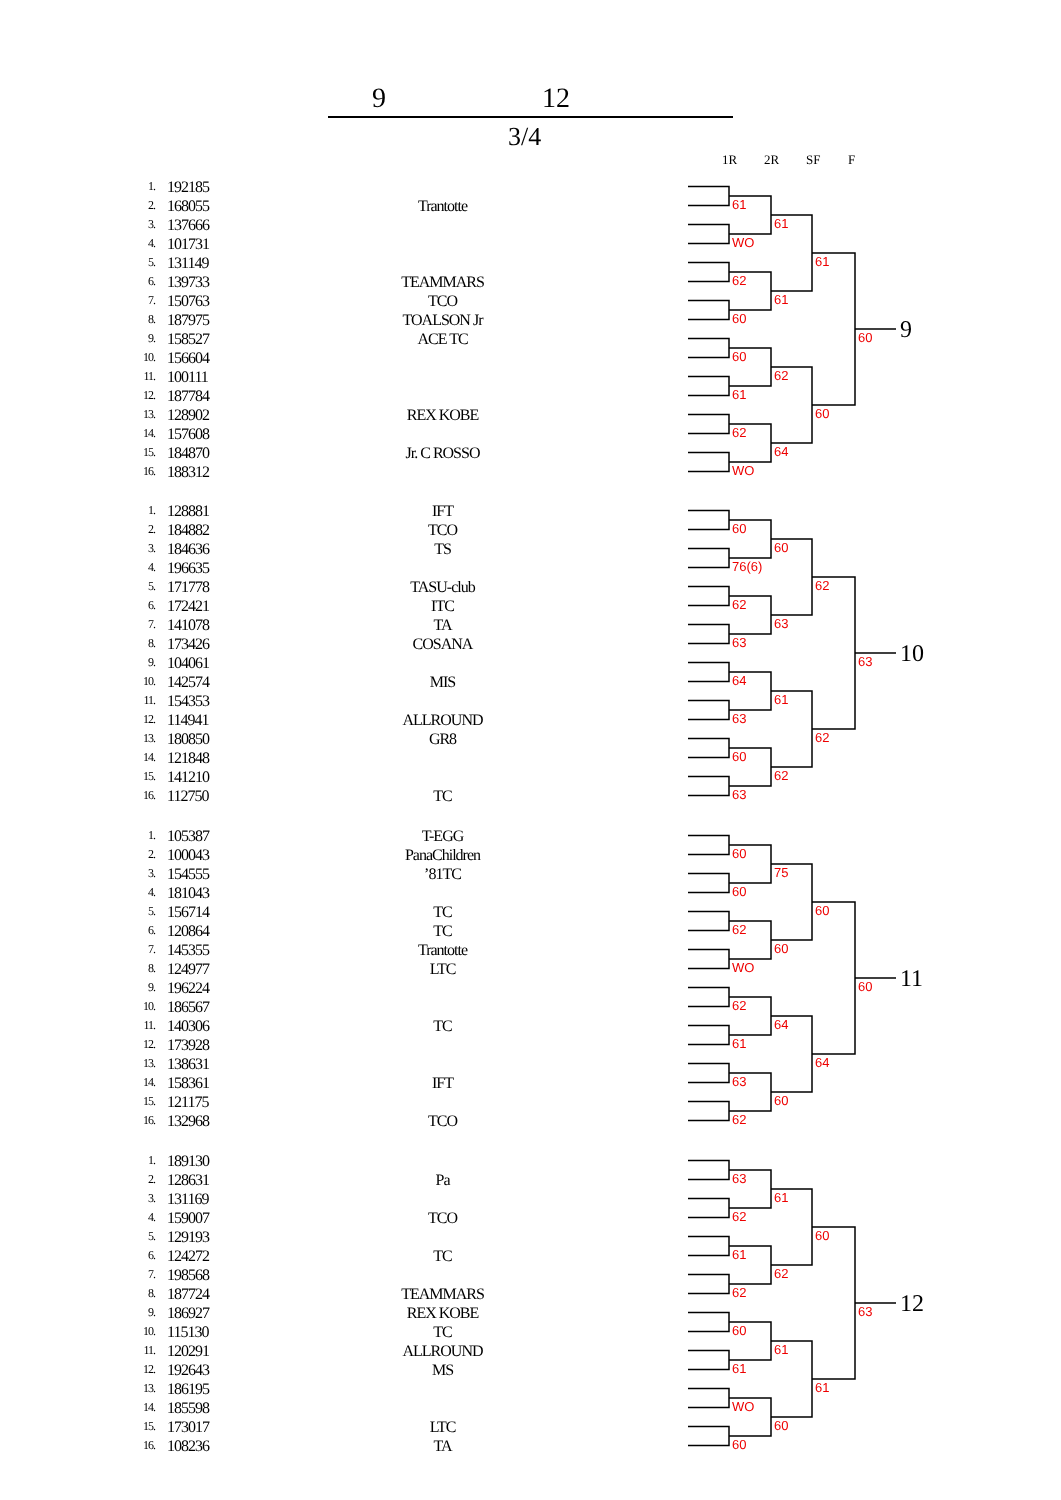9 12
3/4
1R 2R SF F
| 1. | 192185 | |
| 2. | 168055 | Trantotte |
| 3. | 137666 | |
| 4. | 101731 | |
| 5. | 131149 | |
| 6. | 139733 | TEAMMARS |
| 7. | 150763 | TCO |
| 8. | 187975 | TOALSON Jr |
| 9. | 158527 | ACE TC |
| 10. | 156604 | |
| 11. | 100111 | |
| 12. | 187784 | |
| 13. | 128902 | REX KOBE |
| 14. | 157608 | |
| 15. | 184870 | Jr. C ROSSO |
| 16. | 188312 | |
61
WO
62
60
60
61
62
WO
61
61
62
64
61
60
60
9
| 1. | 128881 | IFT |
| 2. | 184882 | TCO |
| 3. | 184636 | TS |
| 4. | 196635 | |
| 5. | 171778 | TASU-club |
| 6. | 172421 | ITC |
| 7. | 141078 | TA |
| 8. | 173426 | COSANA |
| 9. | 104061 | |
| 10. | 142574 | MIS |
| 11. | 154353 | |
| 12. | 114941 | ALLROUND |
| 13. | 180850 | GR8 |
| 14. | 121848 | |
| 15. | 141210 | |
| 16. | 112750 | TC |
60
76(6)
62
63
64
63
60
63
60
63
61
62
62
62
63
10
| 1. | 105387 | T-EGG |
| 2. | 100043 | PanaChildren |
| 3. | 154555 | ’81TC |
| 4. | 181043 | |
| 5. | 156714 | TC |
| 6. | 120864 | TC |
| 7. | 145355 | Trantotte |
| 8. | 124977 | LTC |
| 9. | 196224 | |
| 10. | 186567 | |
| 11. | 140306 | TC |
| 12. | 173928 | |
| 13. | 138631 | |
| 14. | 158361 | IFT |
| 15. | 121175 | |
| 16. | 132968 | TCO |
60
60
62
WO
62
61
63
62
75
60
64
60
60
64
60
11
| 1. | 189130 | |
| 2. | 128631 | Pa |
| 3. | 131169 | |
| 4. | 159007 | TCO |
| 5. | 129193 | |
| 6. | 124272 | TC |
| 7. | 198568 | |
| 8. | 187724 | TEAMMARS |
| 9. | 186927 | REX KOBE |
| 10. | 115130 | TC |
| 11. | 120291 | ALLROUND |
| 12. | 192643 | MS |
| 13. | 186195 | |
| 14. | 185598 | |
| 15. | 173017 | LTC |
| 16. | 108236 | TA |
63
62
61
62
60
61
WO
60
61
62
61
60
60
61
63
12